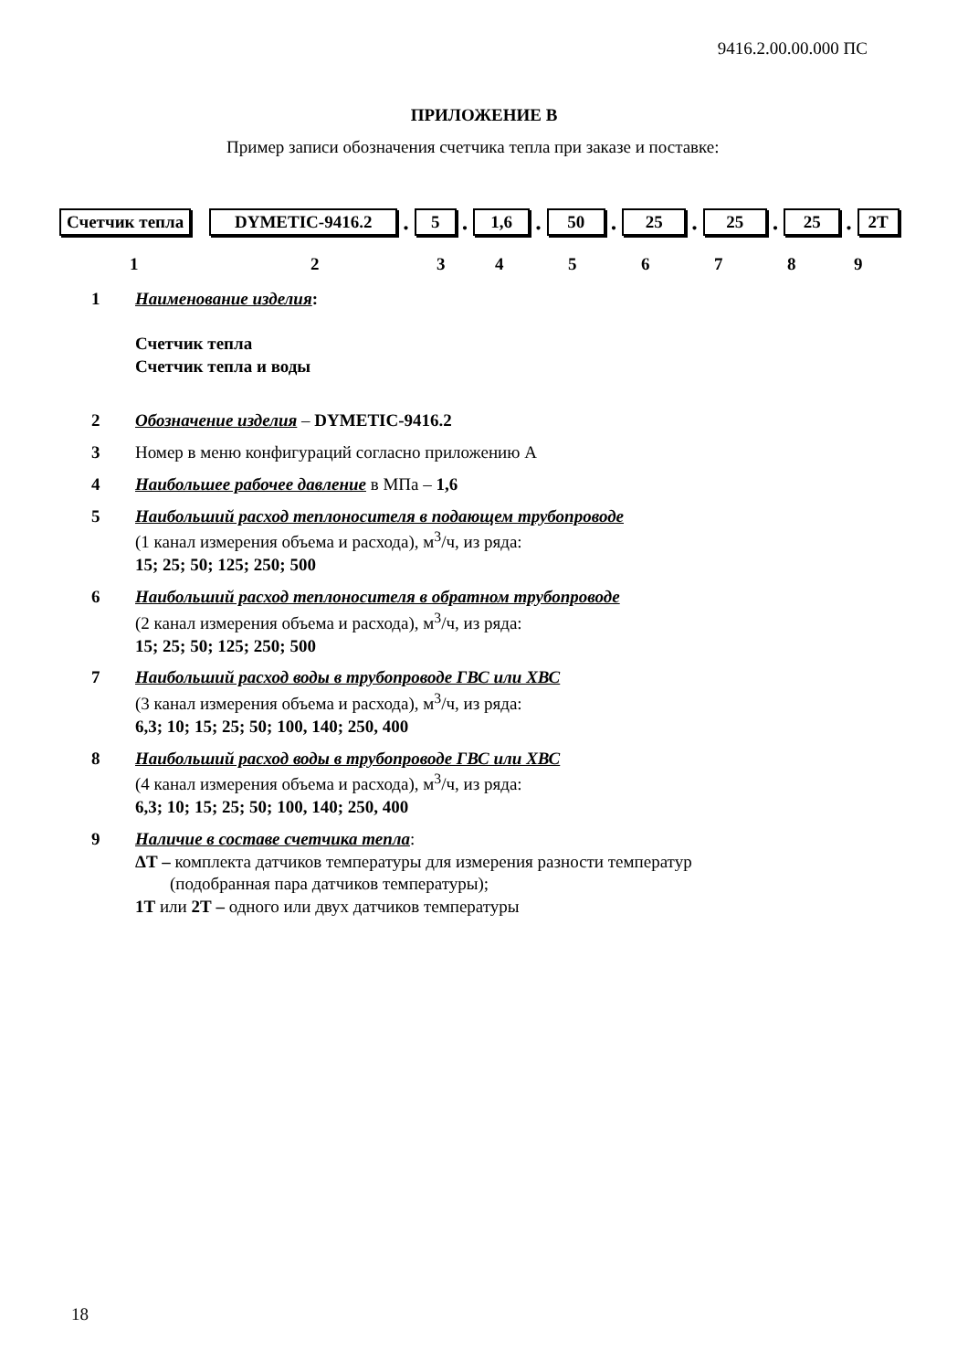9416.2.00.00.000 ПС
ПРИЛОЖЕНИЕ В
Пример записи обозначения счетчика тепла при заказе и поставке:
Счетчик тепла DYMETIC-9416.2. 5. 1,6. 50. 25. 25. 25. 2T
1 2 3 4 5 6 7 8 9
1 Наименование изделия:
Счетчик тепла
Счетчик тепла и воды
2 Обозначение изделия – DYMETIC-9416.2
3 Номер в меню конфигураций согласно приложению А
4 Наибольшее рабочее давление в МПа – 1,6
5 Наибольший расход теплоносителя в подающем трубопроводе
(1 канал измерения объема и расхода), м<sup>3</sup>/ч, из ряда:
15; 25; 50; 125; 250; 500
6 Наибольший расход теплоносителя в обратном трубопроводе
(2 канал измерения объема и расхода), м<sup>3</sup>/ч, из ряда:
15; 25; 50; 125; 250; 500
7 Наибольший расход воды в трубопроводе ГВС или ХВС
(3 канал измерения объема и расхода), м<sup>3</sup>/ч, из ряда:
6,3; 10; 15; 25; 50; 100, 140; 250, 400
8 Наибольший расход воды в трубопроводе ГВС или ХВС
(4 канал измерения объема и расхода), м<sup>3</sup>/ч, из ряда:
6,3; 10; 15; 25; 50; 100, 140; 250, 400
9 Наличие в составе счетчика тепла:
ΔТ – комплекта датчиков температуры для измерения разности температур
(подобранная пара датчиков температуры);
1Т или 2Т – одного или двух датчиков температуры
18